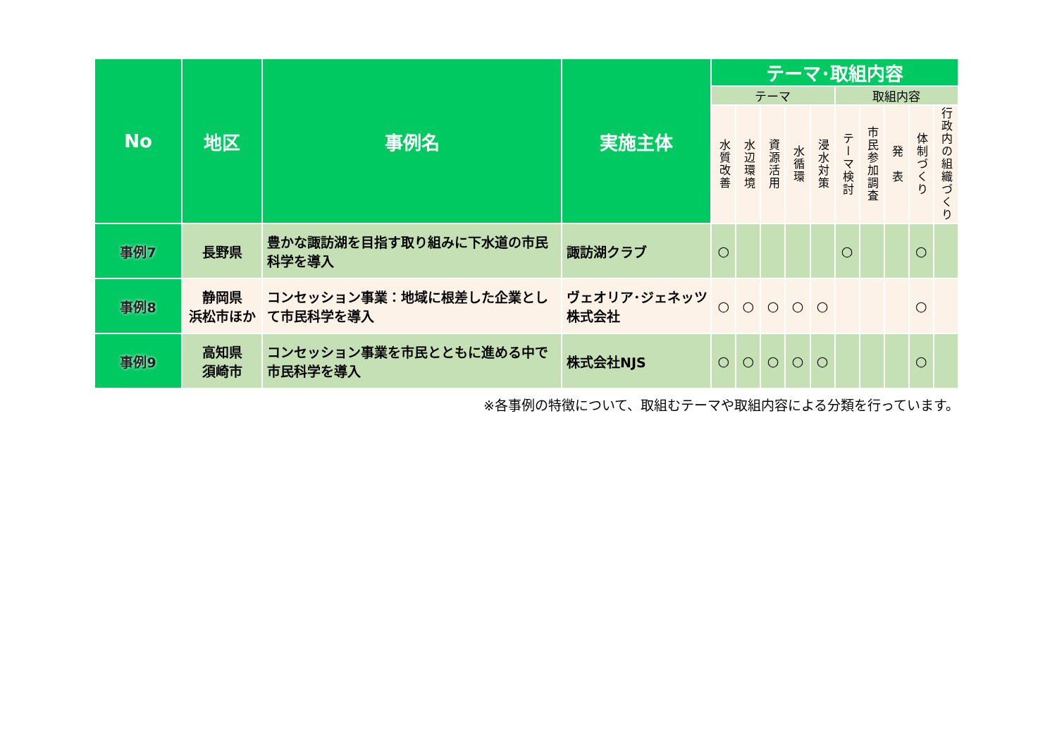| No | 地区 | 事例名 | 実施主体 | テーマ･取組内容 | | | | | | | | | |
| --- | --- | --- | --- | --- | --- | --- | --- | --- | --- | --- | --- | --- | --- |
| | | | | テーマ | | | | | 取組内容 | | | | |
| | | | | 水質改善 | 水辺環境 | 資源活用 | 水循環 | 浸水対策 | テーマ検討 | 市民参加調査 | 発 表 | 体制づくり | 行政内の組織づくり |
| 事例7 | 長野県 | 豊かな諏訪湖を目指す取り組みに下水道の市民科学を導入 | 諏訪湖クラブ | ○ | | | | | ○ | | | ○ | |
| 事例8 | 静岡県 浜松市ほか | コンセッション事業：地域に根差した企業として市民科学を導入 | ヴェオリア･ジェネッツ株式会社 | ○ | ○ | ○ | ○ | ○ | | | | ○ | |
| 事例9 | 高知県 須崎市 | コンセッション事業を市民とともに進める中で市民科学を導入 | 株式会社NJS | ○ | ○ | ○ | ○ | ○ | | | | ○ | |
※各事例の特徴について、取組むテーマや取組内容による分類を行っています。